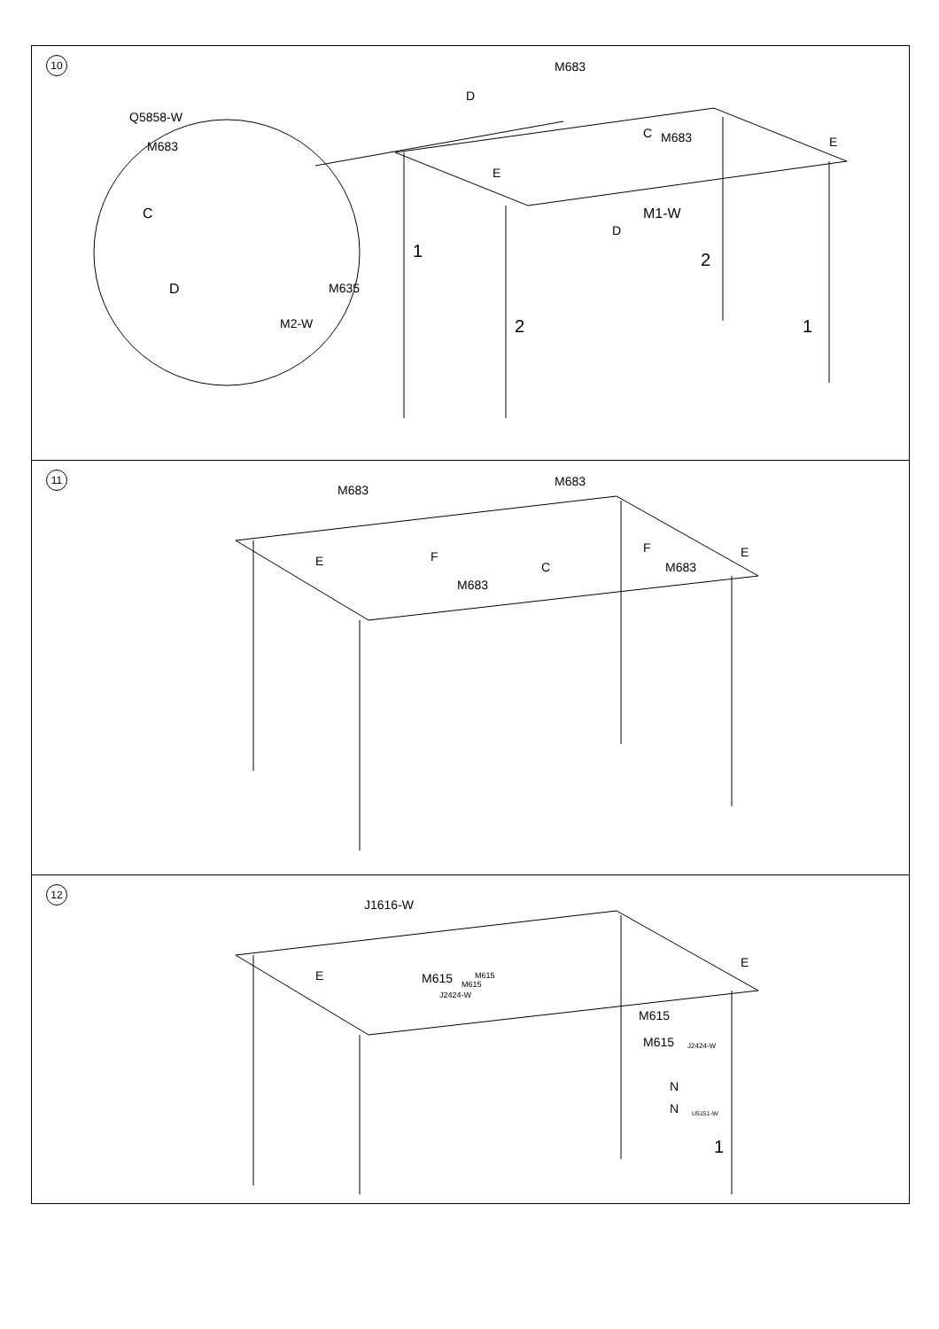10 M683
D
Q5858-W
M683
C M683 E
E
C M1-W
D
1 2
D M635
M2-W 2 1
11 M683
M683
F E
E F
C M683
M683
12
J1616-W
E
E M615 M615
M615
J2424-W
M615
M615 J2424-W
N
N U5151-W
1